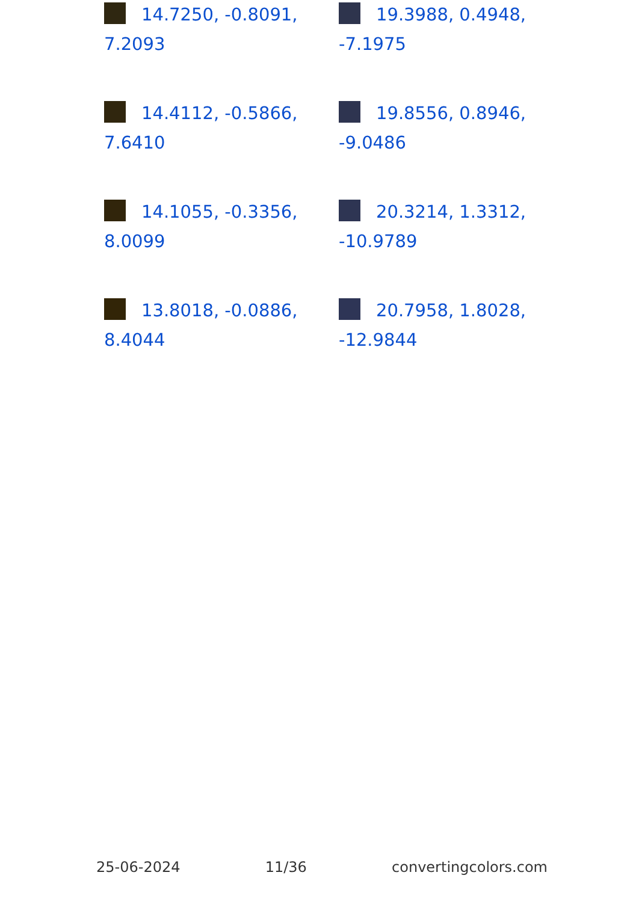14.7250, -0.8091, 7.2093
19.3988, 0.4948, -7.1975
14.4112, -0.5866, 7.6410
19.8556, 0.8946, -9.0486
14.1055, -0.3356, 8.0099
20.3214, 1.3312, -10.9789
13.8018, -0.0886, 8.4044
20.7958, 1.8028, -12.9844
25-06-2024 11/36 convertingcolors.com